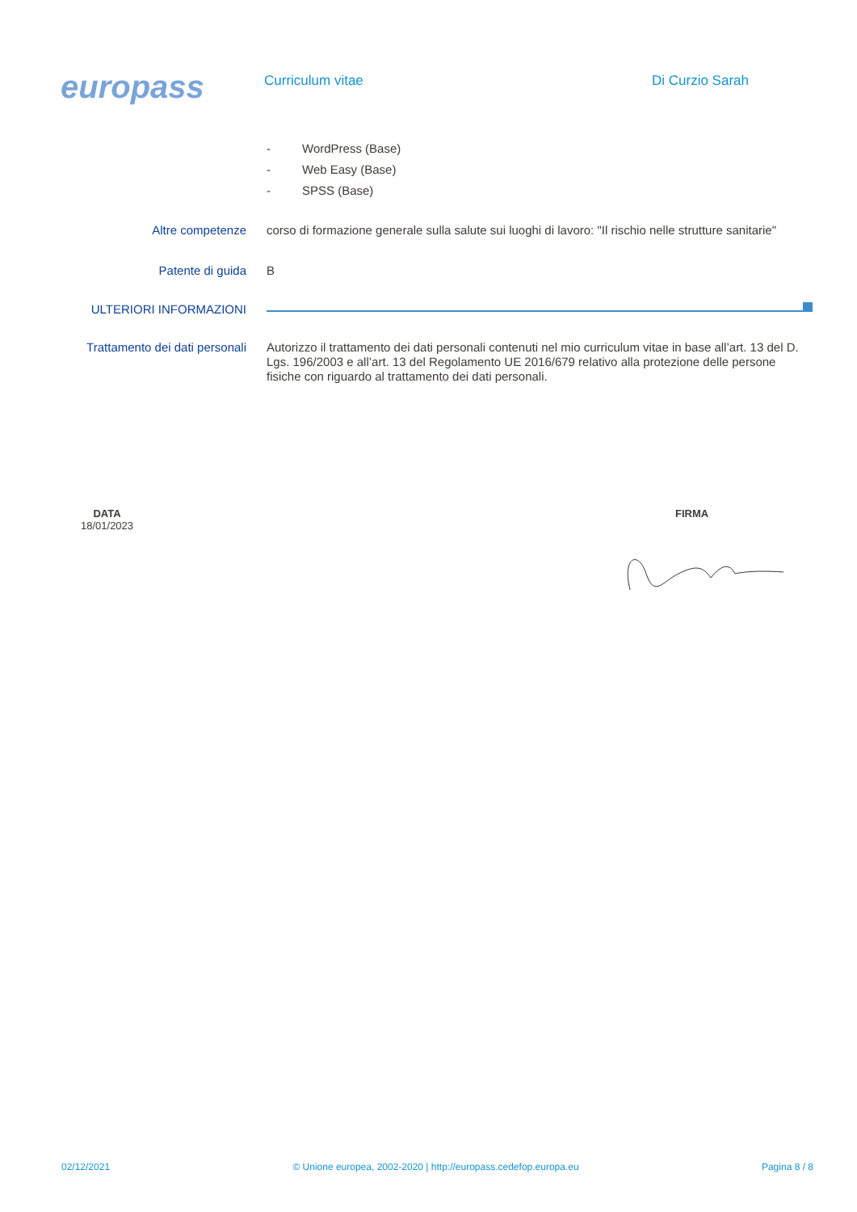europass
Curriculum vitae
Di Curzio Sarah
- WordPress (Base)
- Web Easy (Base)
- SPSS (Base)
Altre competenze
corso di formazione generale sulla salute sui luoghi di lavoro: "Il rischio nelle strutture sanitarie"
Patente di guida
B
ULTERIORI INFORMAZIONI
Trattamento dei dati personali
Autorizzo il trattamento dei dati personali contenuti nel mio curriculum vitae in base all’art. 13 del D. Lgs. 196/2003 e all’art. 13 del Regolamento UE 2016/679 relativo alla protezione delle persone fisiche con riguardo al trattamento dei dati personali.
DATA
18/01/2023
FIRMA
02/12/2021 © Unione europea, 2002-2020 | http://europass.cedefop.europa.eu Pagina 8 / 8